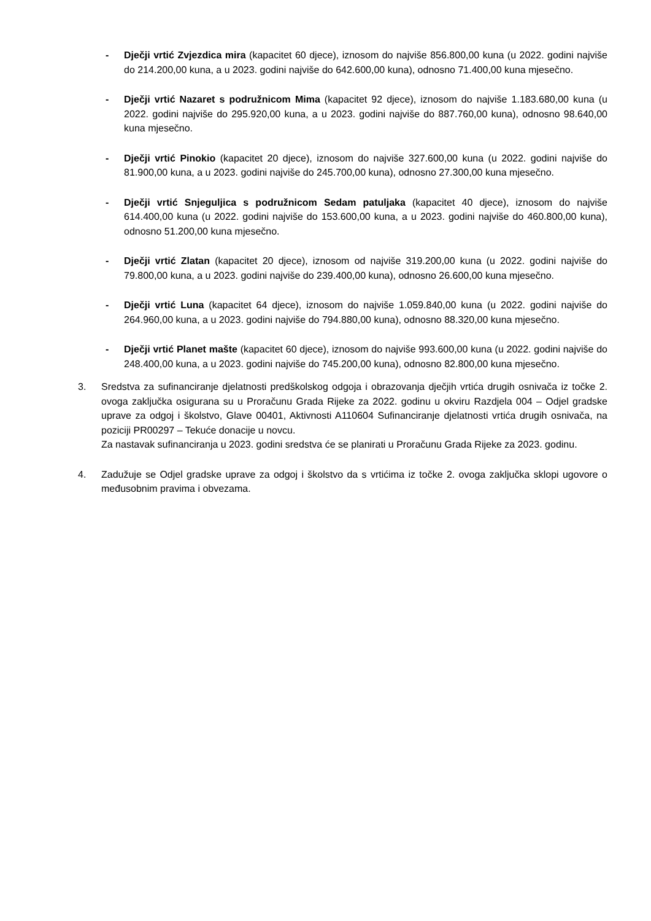- Dječji vrtić Zvjezdica mira (kapacitet 60 djece), iznosom do najviše 856.800,00 kuna (u 2022. godini najviše do 214.200,00 kuna, a u 2023. godini najviše do 642.600,00 kuna), odnosno 71.400,00 kuna mjesečno.
- Dječji vrtić Nazaret s podružnicom Mima (kapacitet 92 djece), iznosom do najviše 1.183.680,00 kuna (u 2022. godini najviše do 295.920,00 kuna, a u 2023. godini najviše do 887.760,00 kuna), odnosno 98.640,00 kuna mjesečno.
- Dječji vrtić Pinokio (kapacitet 20 djece), iznosom do najviše 327.600,00 kuna (u 2022. godini najviše do 81.900,00 kuna, a u 2023. godini najviše do 245.700,00 kuna), odnosno 27.300,00 kuna mjesečno.
- Dječji vrtić Snjeguljica s podružnicom Sedam patuljaka (kapacitet 40 djece), iznosom do najviše 614.400,00 kuna (u 2022. godini najviše do 153.600,00 kuna, a u 2023. godini najviše do 460.800,00 kuna), odnosno 51.200,00 kuna mjesečno.
- Dječji vrtić Zlatan (kapacitet 20 djece), iznosom od najviše 319.200,00 kuna (u 2022. godini najviše do 79.800,00 kuna, a u 2023. godini najviše do 239.400,00 kuna), odnosno 26.600,00 kuna mjesečno.
- Dječji vrtić Luna (kapacitet 64 djece), iznosom do najviše 1.059.840,00 kuna (u 2022. godini najviše do 264.960,00 kuna, a u 2023. godini najviše do 794.880,00 kuna), odnosno 88.320,00 kuna mjesečno.
- Dječji vrtić Planet mašte (kapacitet 60 djece), iznosom do najviše 993.600,00 kuna (u 2022. godini najviše do 248.400,00 kuna, a u 2023. godini najviše do 745.200,00 kuna), odnosno 82.800,00 kuna mjesečno.
3. Sredstva za sufinanciranje djelatnosti predškolskog odgoja i obrazovanja dječjih vrtića drugih osnivača iz točke 2. ovoga zaključka osigurana su u Proračunu Grada Rijeke za 2022. godinu u okviru Razdjela 004 – Odjel gradske uprave za odgoj i školstvo, Glave 00401, Aktivnosti A110604 Sufinanciranje djelatnosti vrtića drugih osnivača, na poziciji PR00297 – Tekuće donacije u novcu.
Za nastavak sufinanciranja u 2023. godini sredstva će se planirati u Proračunu Grada Rijeke za 2023. godinu.
4. Zadužuje se Odjel gradske uprave za odgoj i školstvo da s vrtićima iz točke 2. ovoga zaključka sklopi ugovore o međusobnim pravima i obvezama.